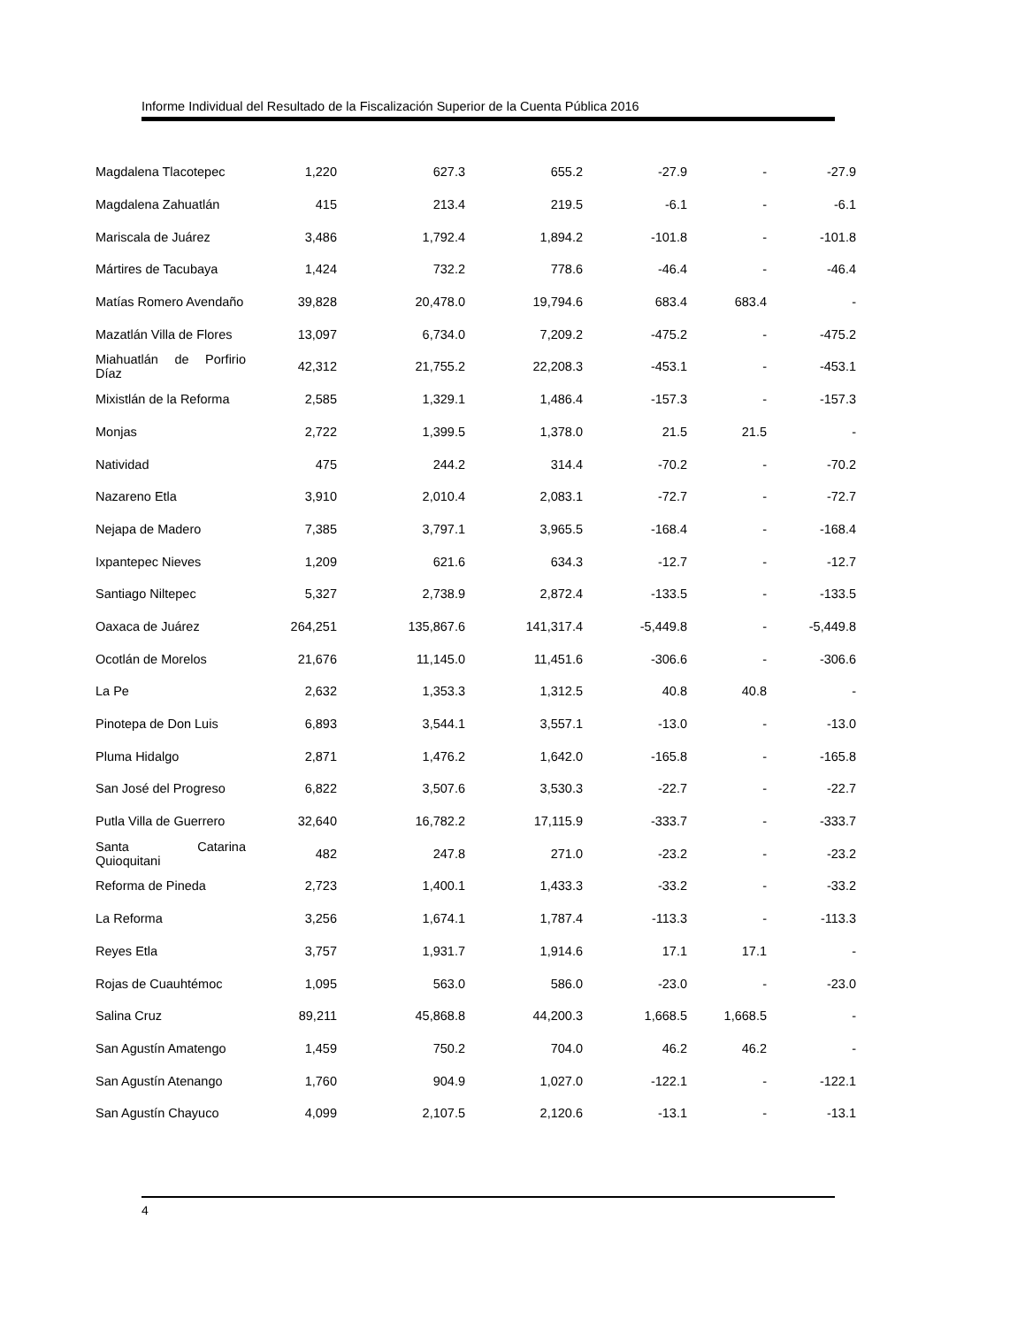Informe Individual del Resultado de la Fiscalización Superior de la Cuenta Pública 2016
| Magdalena Tlacotepec | 1,220 | 627.3 | 655.2 | -27.9 | - | -27.9 |
| Magdalena Zahuatlán | 415 | 213.4 | 219.5 | -6.1 | - | -6.1 |
| Mariscala de Juárez | 3,486 | 1,792.4 | 1,894.2 | -101.8 | - | -101.8 |
| Mártires de Tacubaya | 1,424 | 732.2 | 778.6 | -46.4 | - | -46.4 |
| Matías Romero Avendaño | 39,828 | 20,478.0 | 19,794.6 | 683.4 | 683.4 | - |
| Mazatlán Villa de Flores | 13,097 | 6,734.0 | 7,209.2 | -475.2 | - | -475.2 |
| Miahuatlán de Porfirio Díaz | 42,312 | 21,755.2 | 22,208.3 | -453.1 | - | -453.1 |
| Mixistlán de la Reforma | 2,585 | 1,329.1 | 1,486.4 | -157.3 | - | -157.3 |
| Monjas | 2,722 | 1,399.5 | 1,378.0 | 21.5 | 21.5 | - |
| Natividad | 475 | 244.2 | 314.4 | -70.2 | - | -70.2 |
| Nazareno Etla | 3,910 | 2,010.4 | 2,083.1 | -72.7 | - | -72.7 |
| Nejapa de Madero | 7,385 | 3,797.1 | 3,965.5 | -168.4 | - | -168.4 |
| Ixpantepec Nieves | 1,209 | 621.6 | 634.3 | -12.7 | - | -12.7 |
| Santiago Niltepec | 5,327 | 2,738.9 | 2,872.4 | -133.5 | - | -133.5 |
| Oaxaca de Juárez | 264,251 | 135,867.6 | 141,317.4 | -5,449.8 | - | -5,449.8 |
| Ocotlán de Morelos | 21,676 | 11,145.0 | 11,451.6 | -306.6 | - | -306.6 |
| La Pe | 2,632 | 1,353.3 | 1,312.5 | 40.8 | 40.8 | - |
| Pinotepa de Don Luis | 6,893 | 3,544.1 | 3,557.1 | -13.0 | - | -13.0 |
| Pluma Hidalgo | 2,871 | 1,476.2 | 1,642.0 | -165.8 | - | -165.8 |
| San José del Progreso | 6,822 | 3,507.6 | 3,530.3 | -22.7 | - | -22.7 |
| Putla Villa de Guerrero | 32,640 | 16,782.2 | 17,115.9 | -333.7 | - | -333.7 |
| Santa Catarina Quioquitani | 482 | 247.8 | 271.0 | -23.2 | - | -23.2 |
| Reforma de Pineda | 2,723 | 1,400.1 | 1,433.3 | -33.2 | - | -33.2 |
| La Reforma | 3,256 | 1,674.1 | 1,787.4 | -113.3 | - | -113.3 |
| Reyes Etla | 3,757 | 1,931.7 | 1,914.6 | 17.1 | 17.1 | - |
| Rojas de Cuauhtémoc | 1,095 | 563.0 | 586.0 | -23.0 | - | -23.0 |
| Salina Cruz | 89,211 | 45,868.8 | 44,200.3 | 1,668.5 | 1,668.5 | - |
| San Agustín Amatengo | 1,459 | 750.2 | 704.0 | 46.2 | 46.2 | - |
| San Agustín Atenango | 1,760 | 904.9 | 1,027.0 | -122.1 | - | -122.1 |
| San Agustín Chayuco | 4,099 | 2,107.5 | 2,120.6 | -13.1 | - | -13.1 |
4